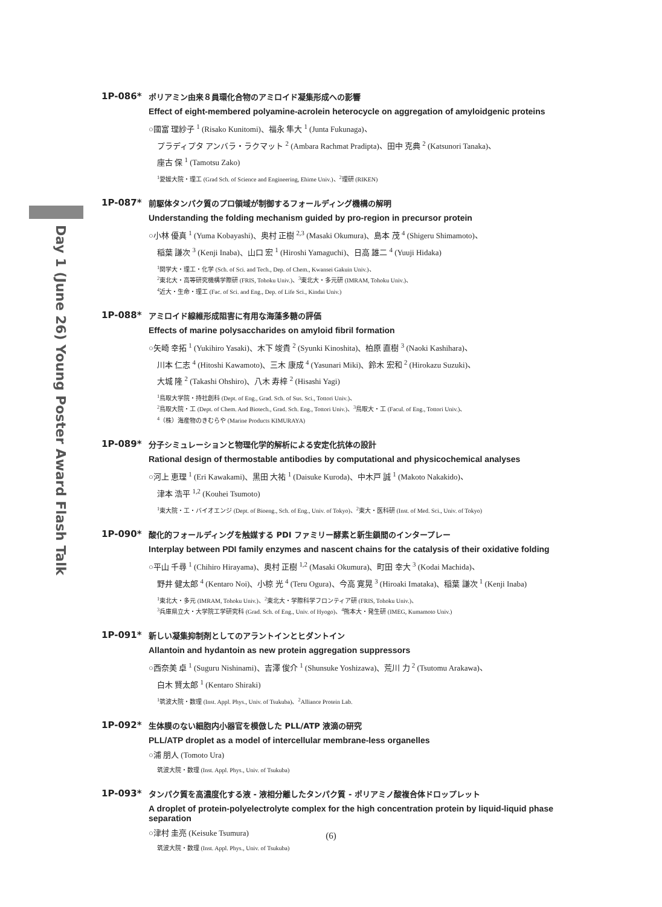Day 1 (June 26) Young Poster Award Flash Talk
1P-086*
ポリアミン由来８員環化合物のアミロイド凝集形成への影響
Effect of eight-membered polyamine-acrolein heterocycle on aggregation of amyloidgenic proteins
○國富 理紗子 <sup>1</sup> (Risako Kunitomi)、福永 隼大 <sup>1</sup> (Junta Fukunaga)、
プラディプタ アンバラ・ラクマット <sup>2</sup> (Ambara Rachmat Pradipta)、田中 克典 <sup>2</sup> (Katsunori Tanaka)、
座古 保 <sup>1</sup> (Tamotsu Zako)
<sup>1</sup> 愛媛大院・理工 (Grad Sch. of Science and Engineering, Ehime Univ.)、<sup>2</sup>理研 (RIKEN)
1P-087*
前駆体タンパク質のプロ領域が制御するフォールディング機構の解明
Understanding the folding mechanism guided by pro-region in precursor protein
○小林 優真 <sup>1</sup> (Yuma Kobayashi)、奥村 正樹 <sup>2,3</sup> (Masaki Okumura)、島本 茂 <sup>4</sup> (Shigeru Shimamoto)、
稲葉 謙次 <sup>3</sup> (Kenji Inaba)、山口 宏 <sup>1</sup> (Hiroshi Yamaguchi)、日高 雄二 <sup>4</sup> (Yuuji Hidaka)
<sup>1</sup> 関学大・理工・化学 (Sch. of Sci. and Tech., Dep. of Chem., Kwansei Gakuin Univ.)、
<sup>2</sup> 東北大・高等研究機構学際研 (FRIS, Tohoku Univ.)、<sup>3</sup>東北大・多元研 (IMRAM, Tohoku Univ.)、
<sup>4</sup> 近大・生命・理工 (Fac. of Sci. and Eng., Dep. of Life Sci., Kindai Univ.)
1P-088*
アミロイド線維形成阻害に有用な海藻多糖の評価
Effects of marine polysaccharides on amyloid fibril formation
○矢崎 幸拓 <sup>1</sup> (Yukihiro Yasaki)、木下 竣貴 <sup>2</sup> (Syunki Kinoshita)、柏原 直樹 <sup>3</sup> (Naoki Kashihara)、
川本 仁志 <sup>4</sup> (Hitoshi Kawamoto)、三木 康成 <sup>4</sup> (Yasunari Miki)、鈴木 宏和 <sup>2</sup> (Hirokazu Suzuki)、
大城 隆 <sup>2</sup> (Takashi Ohshiro)、八木 寿梓 <sup>2</sup> (Hisashi Yagi)
<sup>1</sup> 鳥取大学院・持社創科 (Dept. of Eng., Grad. Sch. of Sus. Sci., Tottori Univ.)、
<sup>2</sup> 鳥取大院・工 (Dept. of Chem. And Biotech., Grad. Sch. Eng., Tottori Univ.)、<sup>3</sup>鳥取大・工 (Facul. of Eng., Tottori Univ.)、
<sup>4</sup>（株）海産物のきむらや (Marine Products KIMURAYA)
1P-089*
分子シミュレーションと物理化学的解析による安定化抗体の設計
Rational design of thermostable antibodies by computational and physicochemical analyses
○河上 恵理 <sup>1</sup> (Eri Kawakami)、黒田 大祐 <sup>1</sup> (Daisuke Kuroda)、中木戸 誠 <sup>1</sup> (Makoto Nakakido)、
津本 浩平 <sup>1,2</sup> (Kouhei Tsumoto)
<sup>1</sup> 東大院・工・バイオエンジ (Dept. of Bioeng., Sch. of Eng., Univ. of Tokyo)、<sup>2</sup>東大・医科研 (Inst. of Med. Sci., Univ. of Tokyo)
1P-090*
酸化的フォールディングを触媒する PDI ファミリー酵素と新生鎖間のインタープレー
Interplay between PDI family enzymes and nascent chains for the catalysis of their oxidative folding
○平山 千尋 <sup>1</sup> (Chihiro Hirayama)、奥村 正樹 <sup>1,2</sup> (Masaki Okumura)、町田 幸大 <sup>3</sup> (Kodai Machida)、
野井 健太郎 <sup>4</sup> (Kentaro Noi)、小椋 光 <sup>4</sup> (Teru Ogura)、今高 寛晃 <sup>3</sup> (Hiroaki Imataka)、稲葉 謙次 <sup>1</sup> (Kenji Inaba)
<sup>1</sup> 東北大・多元 (IMRAM, Tohoku Univ.)、<sup>2</sup>東北大・学際科学フロンティア研 (FRIS, Tohoku Univ.)、
<sup>3</sup> 兵庫県立大・大学院工学研究科 (Grad. Sch. of Eng., Univ. of Hyogo)、<sup>4</sup>熊本大・発生研 (IMEG, Kumamoto Univ.)
1P-091*
新しい凝集抑制剤としてのアラントインとヒダントイン
Allantoin and hydantoin as new protein aggregation suppressors
○西奈美 卓 <sup>1</sup> (Suguru Nishinami)、吉澤 俊介 <sup>1</sup> (Shunsuke Yoshizawa)、荒川 力 <sup>2</sup> (Tsutomu Arakawa)、
白木 賢太郎 <sup>1</sup> (Kentaro Shiraki)
<sup>1</sup> 筑波大院・数理 (Inst. Appl. Phys., Univ. of Tsukuba)、<sup>2</sup>Alliance Protein Lab.
1P-092*
生体膜のない細胞内小器官を模倣した PLL/ATP 液滴の研究
PLL/ATP droplet as a model of intercellular membrane-less organelles
○浦 朋人 (Tomoto Ura)
筑波大院・数理 (Inst. Appl. Phys., Univ. of Tsukuba)
1P-093*
タンパク質を高濃度化する液 - 液相分離したタンパク質 - ポリアミノ酸複合体ドロップレット
A droplet of protein-polyelectrolyte complex for the high concentration protein by liquid-liquid phase separation
○津村 圭亮 (Keisuke Tsumura)
筑波大院・数理 (Inst. Appl. Phys., Univ. of Tsukuba)
(6)